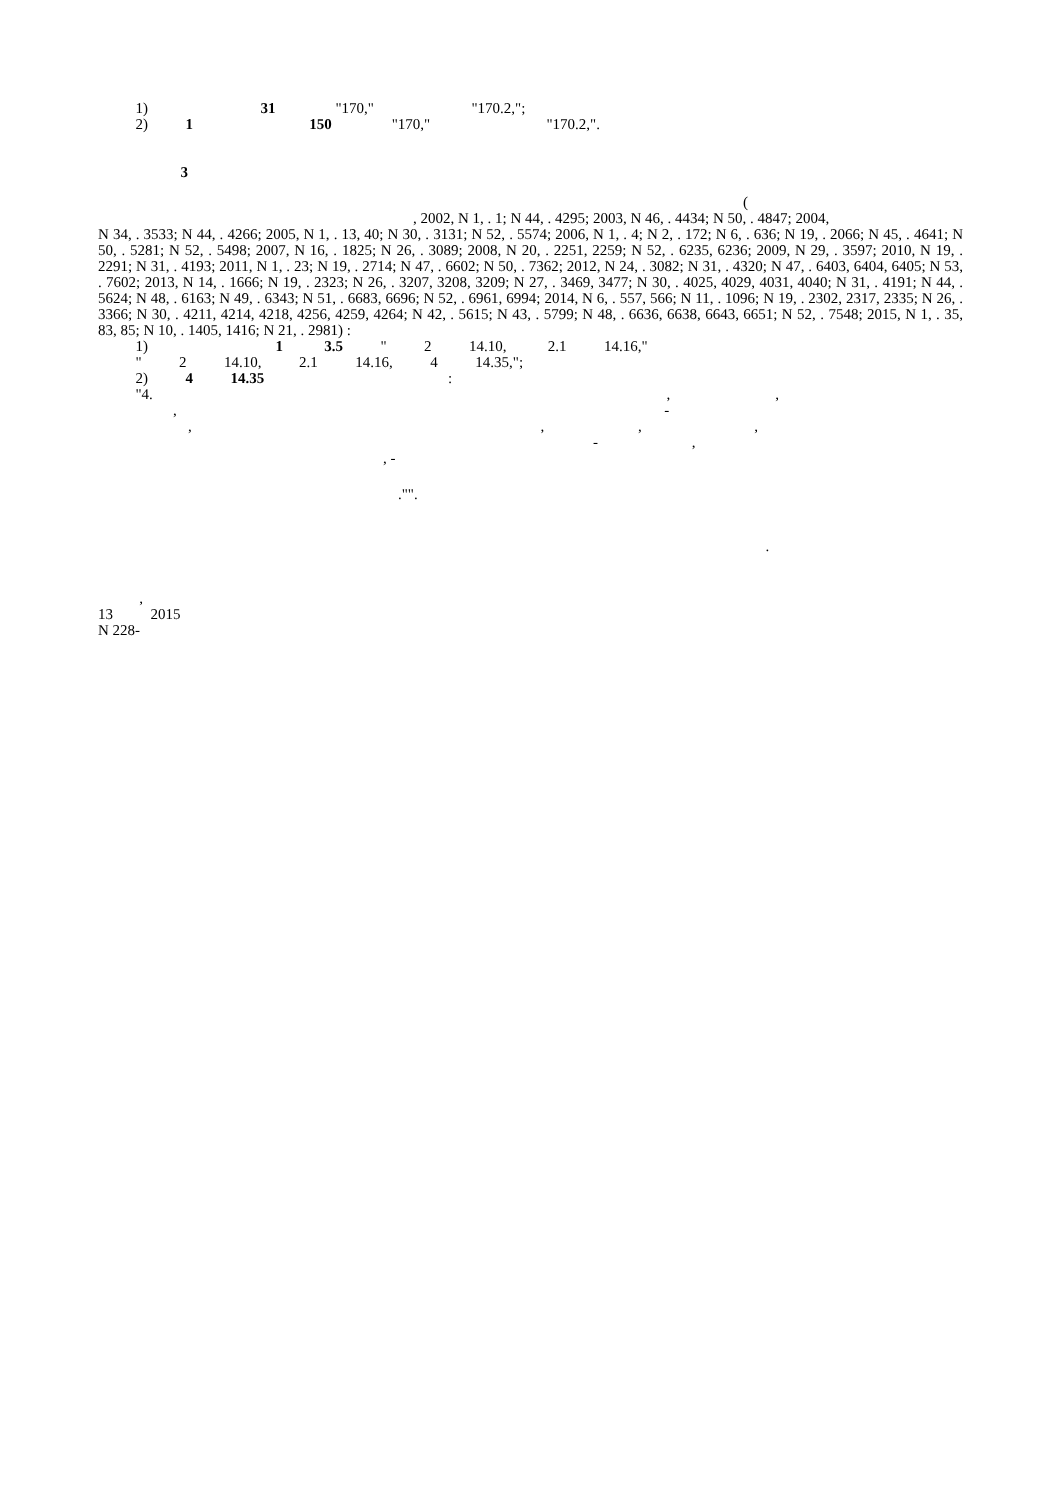1) 31 "170," "170.2,";
2) 1 150 "170," "170.2,".
3
(
, 2002, N 1, . 1; N 44, . 4295; 2003, N 46, . 4434; N 50, . 4847; 2004,
N 34, . 3533; N 44, . 4266; 2005, N 1, . 13, 40; N 30, . 3131; N 52, . 5574; 2006, N 1, . 4; N 2, . 172; N 6, . 636; N 19, . 2066; N 45, . 4641; N 50, . 5281; N 52, . 5498; 2007, N 16, . 1825; N 26, . 3089; 2008, N 20, . 2251, 2259; N 52, . 6235, 6236; 2009, N 29, . 3597; 2010, N 19, . 2291; N 31, . 4193; 2011, N 1, . 23; N 19, . 2714; N 47, . 6602; N 50, . 7362; 2012, N 24, . 3082; N 31, . 4320; N 47, . 6403, 6404, 6405; N 53, . 7602; 2013, N 14, . 1666; N 19, . 2323; N 26, . 3207, 3208, 3209; N 27, . 3469, 3477; N 30, . 4025, 4029, 4031, 4040; N 31, . 4191; N 44, . 5624; N 48, . 6163; N 49, . 6343; N 51, . 6683, 6696; N 52, . 6961, 6994; 2014, N 6, . 557, 566; N 11, . 1096; N 19, . 2302, 2317, 2335; N 26, . 3366; N 30, . 4211, 4214, 4218, 4256, 4259, 4264; N 42, . 5615; N 43, . 5799; N 48, . 6636, 6638, 6643, 6651; N 52, . 7548; 2015, N 1, . 35, 83, 85; N 10, . 1405, 1416; N 21, . 2981) :
1) 1 3.5 " 2 14.10, 2.1 14.16,"
" 2 14.10, 2.1 14.16, 4 14.35,";
2) 4 14.35 :
"4. , ,
, -
, , , ,
- ,
, -
."".
.
,
13 2015
N 228-